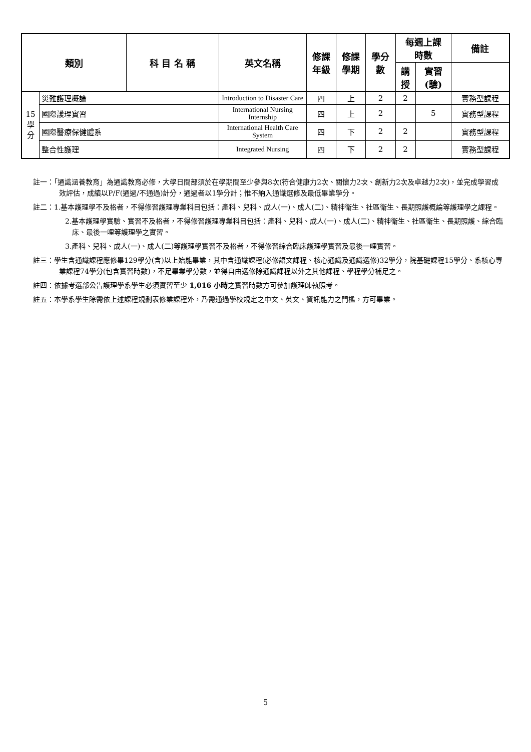| 類別 | | 科 目 名 稱 | 英文名稱 | 修課 年級 | 修課 學期 | 學分 數 | 每週上課 時數 | | 備註 |
| --- | --- | --- | --- | --- | --- | --- | --- | --- | --- |
| | | | | | | | 講 授 | 實習 (驗) | |
| 15 學 分 | 災難護理概論 | | Introduction to Disaster Care | 四 | 上 | 2 | 2 | | 實務型課程 |
| | 國際護理實習 | | International Nursing Internship | 四 | 上 | 2 | | 5 | 實務型課程 |
| | 國際醫療保健體系 | | International Health Care System | 四 | 下 | 2 | 2 | | 實務型課程 |
| | 整合性護理 | | Integrated Nursing | 四 | 下 | 2 | 2 | | 實務型課程 |
註一：「通識涵養教育」為通識教育必修，大學日間部須於在學期間至少參與8次(符合健康力2次、關懷力2次、創新力2次及卓越力2次)，並完成學習成效評估，成績以P/F(通過/不通過)計分，通過者以1學分計；惟不納入通識選修及最低畢業學分。
註二：1.基本護理學不及格者，不得修習護理專業科目包括：產科、兒科、成人(一)、成人(二)、精神衛生、社區衛生、長期照護概論等護理學之課程。
2.基本護理學實驗、實習不及格者，不得修習護理專業科目包括：產科、兒科、成人(一)、成人(二)、精神衛生、社區衛生、長期照護、綜合臨床、最後一哩等護理學之實習。
3.產科、兒科、成人(一)、成人(二)等護理學實習不及格者，不得修習綜合臨床護理學實習及最後一哩實習。
註三：學生含通識課程應修畢129學分(含)以上始能畢業，其中含通識課程(必修語文課程、核心通識及通識選修)32學分，院基礎課程15學分、系核心專業課程74學分(包含實習時數)，不足畢業學分數，並得自由選修除通識課程以外之其他課程、學程學分補足之。
註四：依據考選部公告護理學系學生必須實習至少 1,016 小時之實習時數方可參加護理師執照考。
註五：本學系學生除需依上述課程規劃表修業課程外，乃需通過學校規定之中文、英文、資訊能力之門檻，方可畢業。
5